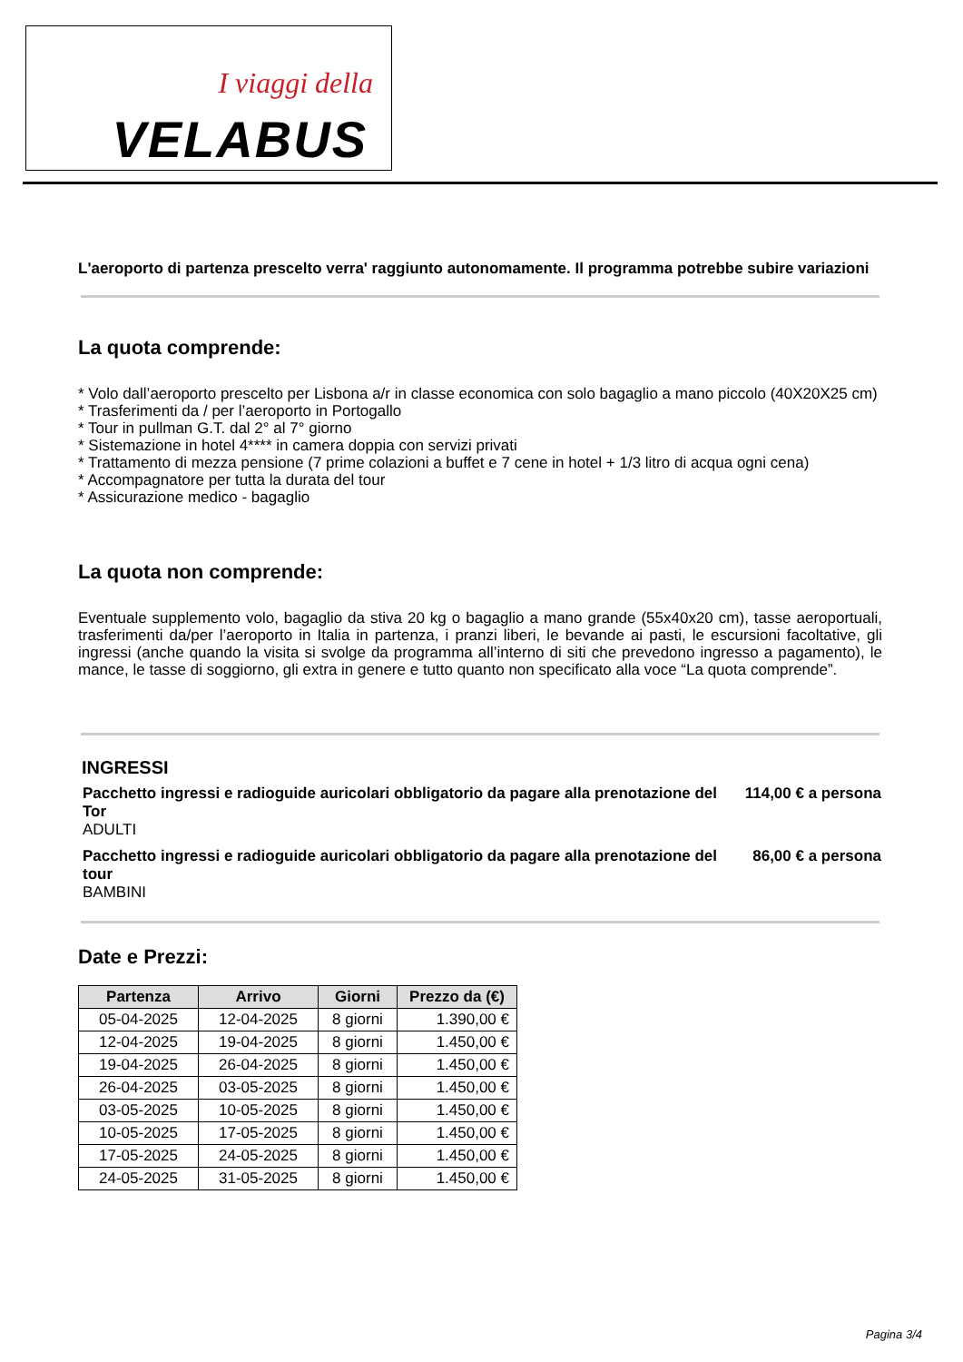I viaggi della
VELABUS
L'aeroporto di partenza prescelto verra' raggiunto autonomamente. Il programma potrebbe subire variazioni
La quota comprende:
* Volo dall’aeroporto prescelto per Lisbona a/r in classe economica con solo bagaglio a mano piccolo (40X20X25 cm)
* Trasferimenti da / per l’aeroporto in Portogallo
* Tour in pullman G.T. dal 2° al 7° giorno
* Sistemazione in hotel 4**** in camera doppia con servizi privati
* Trattamento di mezza pensione (7 prime colazioni a buffet e 7 cene in hotel + 1/3 litro di acqua ogni cena)
* Accompagnatore per tutta la durata del tour
* Assicurazione medico - bagaglio
La quota non comprende:
Eventuale supplemento volo, bagaglio da stiva 20 kg o bagaglio a mano grande (55x40x20 cm), tasse aeroportuali, trasferimenti da/per l’aeroporto in Italia in partenza, i pranzi liberi, le bevande ai pasti, le escursioni facoltative, gli ingressi (anche quando la visita si svolge da programma all’interno di siti che prevedono ingresso a pagamento), le mance, le tasse di soggiorno, gli extra in genere e tutto quanto non specificato alla voce “La quota comprende”.
INGRESSI
| Pacchetto ingressi e radioguide auricolari obbligatorio da pagare alla prenotazione del Tor ADULTI | 114,00 € a persona |
| Pacchetto ingressi e radioguide auricolari obbligatorio da pagare alla prenotazione del tour BAMBINI | 86,00 € a persona |
Date e Prezzi:
| Partenza | Arrivo | Giorni | Prezzo da (€) |
| --- | --- | --- | --- |
| 05-04-2025 | 12-04-2025 | 8 giorni | 1.390,00 € |
| 12-04-2025 | 19-04-2025 | 8 giorni | 1.450,00 € |
| 19-04-2025 | 26-04-2025 | 8 giorni | 1.450,00 € |
| 26-04-2025 | 03-05-2025 | 8 giorni | 1.450,00 € |
| 03-05-2025 | 10-05-2025 | 8 giorni | 1.450,00 € |
| 10-05-2025 | 17-05-2025 | 8 giorni | 1.450,00 € |
| 17-05-2025 | 24-05-2025 | 8 giorni | 1.450,00 € |
| 24-05-2025 | 31-05-2025 | 8 giorni | 1.450,00 € |
Pagina 3/4